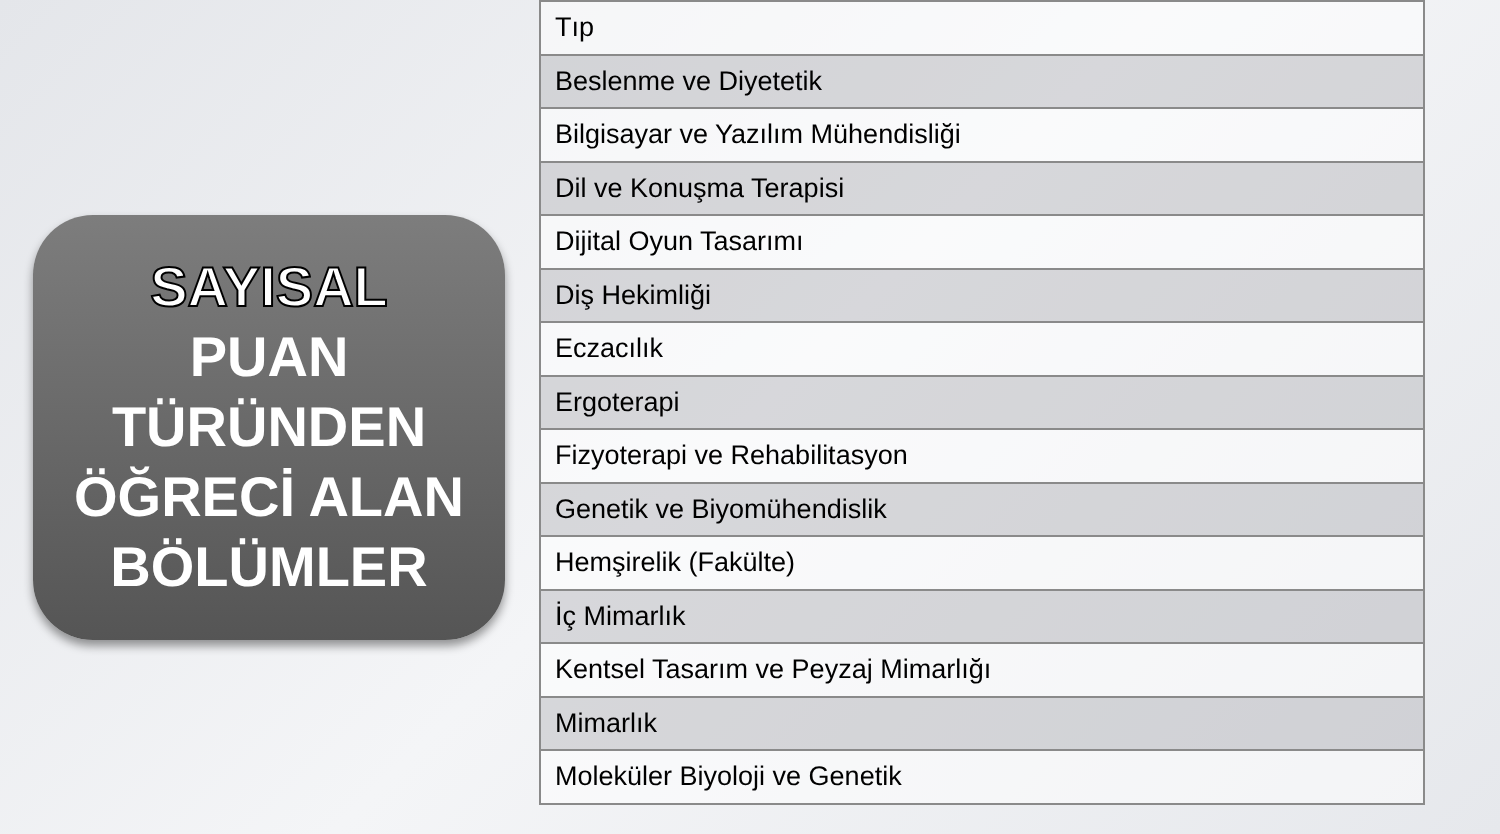SAYISAL
PUAN
TÜRÜNDEN
ÖĞRECİ ALAN
BÖLÜMLER
| Tıp |
| Beslenme ve Diyetetik |
| Bilgisayar ve Yazılım Mühendisliği |
| Dil ve Konuşma Terapisi |
| Dijital Oyun Tasarımı |
| Diş Hekimliği |
| Eczacılık |
| Ergoterapi |
| Fizyoterapi ve Rehabilitasyon |
| Genetik ve Biyomühendislik |
| Hemşirelik (Fakülte) |
| İç Mimarlık |
| Kentsel Tasarım ve Peyzaj Mimarlığı |
| Mimarlık |
| Moleküler Biyoloji ve Genetik |